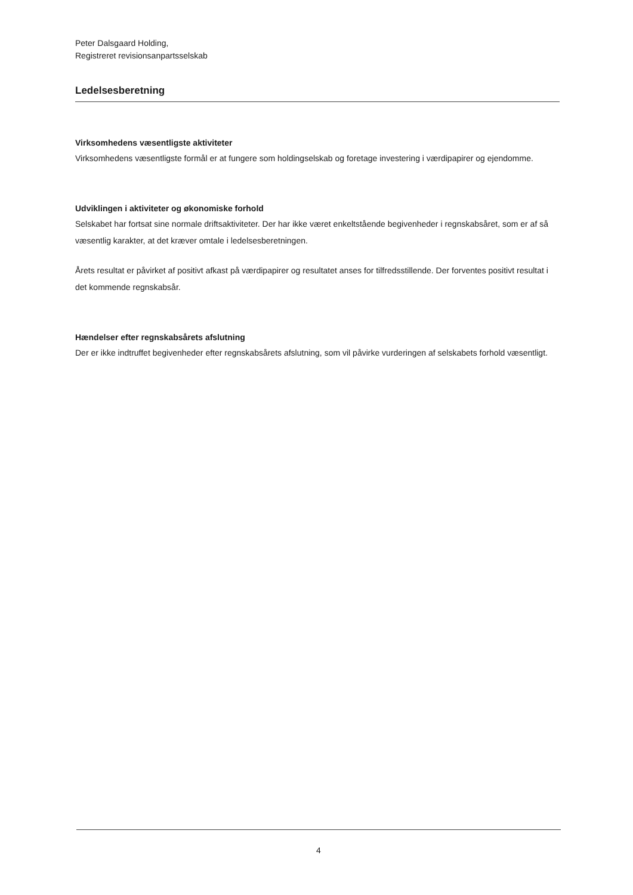Peter Dalsgaard Holding,
Registreret revisionsanpartsselskab
Ledelsesberetning
Virksomhedens væsentligste aktiviteter
Virksomhedens væsentligste formål er at fungere som holdingselskab og foretage investering i værdipapirer og ejendomme.
Udviklingen i aktiviteter og økonomiske forhold
Selskabet har fortsat sine normale driftsaktiviteter. Der har ikke været enkeltstående begivenheder i regnskabsåret, som er af så væsentlig karakter, at det kræver omtale i ledelsesberetningen.
Årets resultat er påvirket af positivt afkast på værdipapirer og resultatet anses for tilfredsstillende. Der forventes positivt resultat i det kommende regnskabsår.
Hændelser efter regnskabsårets afslutning
Der er ikke indtruffet begivenheder efter regnskabsårets afslutning, som vil påvirke vurderingen af selskabets forhold væsentligt.
4